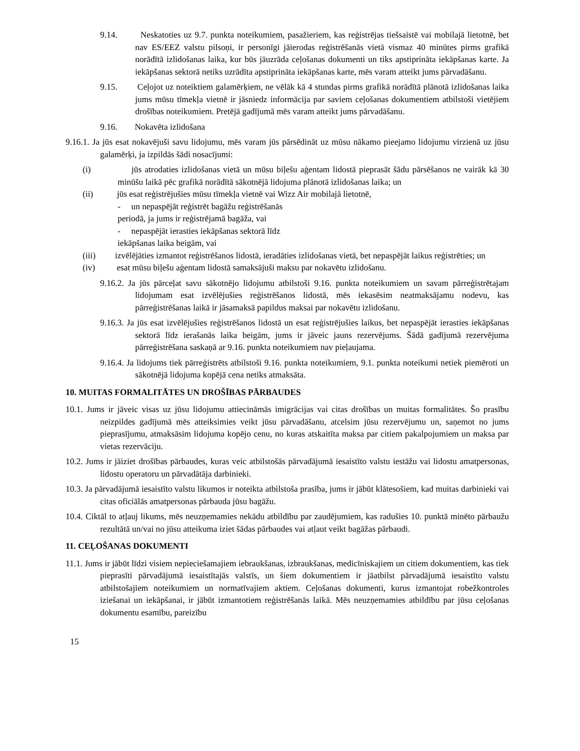9.14. Neskatoties uz 9.7. punkta noteikumiem, pasažieriem, kas reģistrējas tiešsaistē vai mobilajā lietotnē, bet nav ES/EEZ valstu pilsoņi, ir personīgi jāierodas reģistrēšanās vietā vismaz 40 minūtes pirms grafikā norādītā izlidošanas laika, kur būs jāuzrāda ceļošanas dokumenti un tiks apstiprināta iekāpšanas karte. Ja iekāpšanas sektorā netiks uzrādīta apstiprināta iekāpšanas karte, mēs varam atteikt jums pārvadāšanu.
9.15. Ceļojot uz noteiktiem galamērķiem, ne vēlāk kā 4 stundas pirms grafikā norādītā plānotā izlidošanas laika jums mūsu tīmekļa vietnē ir jāsniedz informācija par saviem ceļošanas dokumentiem atbilstoši vietējiem drošības noteikumiem. Pretējā gadījumā mēs varam atteikt jums pārvadāšanu.
9.16. Nokavēta izlidošana
9.16.1. Ja jūs esat nokavējuši savu lidojumu, mēs varam jūs pārsēdināt uz mūsu nākamo pieejamo lidojumu virzienā uz jūsu galamērķi, ja izpildās šādi nosacījumi:
(i) jūs atrodaties izlidošanas vietā un mūsu biļešu aģentam lidostā pieprasāt šādu pārsēšanos ne vairāk kā 30 minūšu laikā pēc grafikā norādītā sākotnējā lidojuma plānotā izlidošanas laika; un
(ii) jūs esat reģistrējušies mūsu tīmekļa vietnē vai Wizz Air mobilajā lietotnē,
- un nepaspējāt reģistrēt bagāžu reģistrēšanās
periodā, ja jums ir reģistrējamā bagāža, vai
- nepaspējāt ierasties iekāpšanas sektorā līdz
iekāpšanas laika beigām, vai
(iii) izvēlējāties izmantot reģistrēšanos lidostā, ieradāties izlidošanas vietā, bet nepaspējāt laikus reģistrēties; un
(iv) esat mūsu biļešu aģentam lidostā samaksājuši maksu par nokavētu izlidošanu.
9.16.2. Ja jūs pārceļat savu sākotnējo lidojumu atbilstoši 9.16. punkta noteikumiem un savam pārreģistrētajam lidojumam esat izvēlējušies reģistrēšanos lidostā, mēs iekasēsim neatmaksājamu nodevu, kas pārreģistrēšanas laikā ir jāsamaksā papildus maksai par nokavētu izlidošanu.
9.16.3. Ja jūs esat izvēlējušies reģistrēšanos lidostā un esat reģistrējušies laikus, bet nepaspējāt ierasties iekāpšanas sektorā līdz ierašanās laika beigām, jums ir jāveic jauns rezervējums. Šādā gadījumā rezervējuma pārreģistrēšana saskaņā ar 9.16. punkta noteikumiem nav pieļaujama.
9.16.4. Ja lidojums tiek pārreģistrēts atbilstoši 9.16. punkta noteikumiem, 9.1. punkta noteikumi netiek piemēroti un sākotnējā lidojuma kopējā cena netiks atmaksāta.
10. MUITAS FORMALITĀTES UN DROŠĪBAS PĀRBAUDES
10.1. Jums ir jāveic visas uz jūsu lidojumu attiecināmās imigrācijas vai citas drošības un muitas formalitātes. Šo prasību neizpildes gadījumā mēs atteiksimies veikt jūsu pārvadāšanu, atcelsim jūsu rezervējumu un, saņemot no jums pieprasījumu, atmaksāsim lidojuma kopējo cenu, no kuras atskaitīta maksa par citiem pakalpojumiem un maksa par vietas rezervāciju.
10.2. Jums ir jāiziet drošības pārbaudes, kuras veic atbilstošās pārvadājumā iesaistīto valstu iestāžu vai lidostu amatpersonas, lidostu operatoru un pārvadātāja darbinieki.
10.3. Ja pārvadājumā iesaistīto valstu likumos ir noteikta atbilstoša prasība, jums ir jābūt klātesošiem, kad muitas darbinieki vai citas oficiālās amatpersonas pārbauda jūsu bagāžu.
10.4. Ciktāl to atļauj likums, mēs neuzņemamies nekādu atbildību par zaudējumiem, kas radušies 10. punktā minēto pārbaužu rezultātā un/vai no jūsu atteikuma iziet šādas pārbaudes vai atļaut veikt bagāžas pārbaudi.
11. CEĻOŠANAS DOKUMENTI
11.1. Jums ir jābūt līdzi visiem nepieciešamajiem iebraukšanas, izbraukšanas, medicīniskajiem un citiem dokumentiem, kas tiek pieprasīti pārvadājumā iesaistītajās valstīs, un šiem dokumentiem ir jāatbilst pārvadājumā iesaistīto valstu atbilstošajiem noteikumiem un normatīvajiem aktiem. Ceļošanas dokumenti, kurus izmantojat robežkontroles iziešanai un iekāpšanai, ir jābūt izmantotiem reģistrēšanās laikā. Mēs neuzņemamies atbildību par jūsu ceļošanas dokumentu esamību, pareizību
15